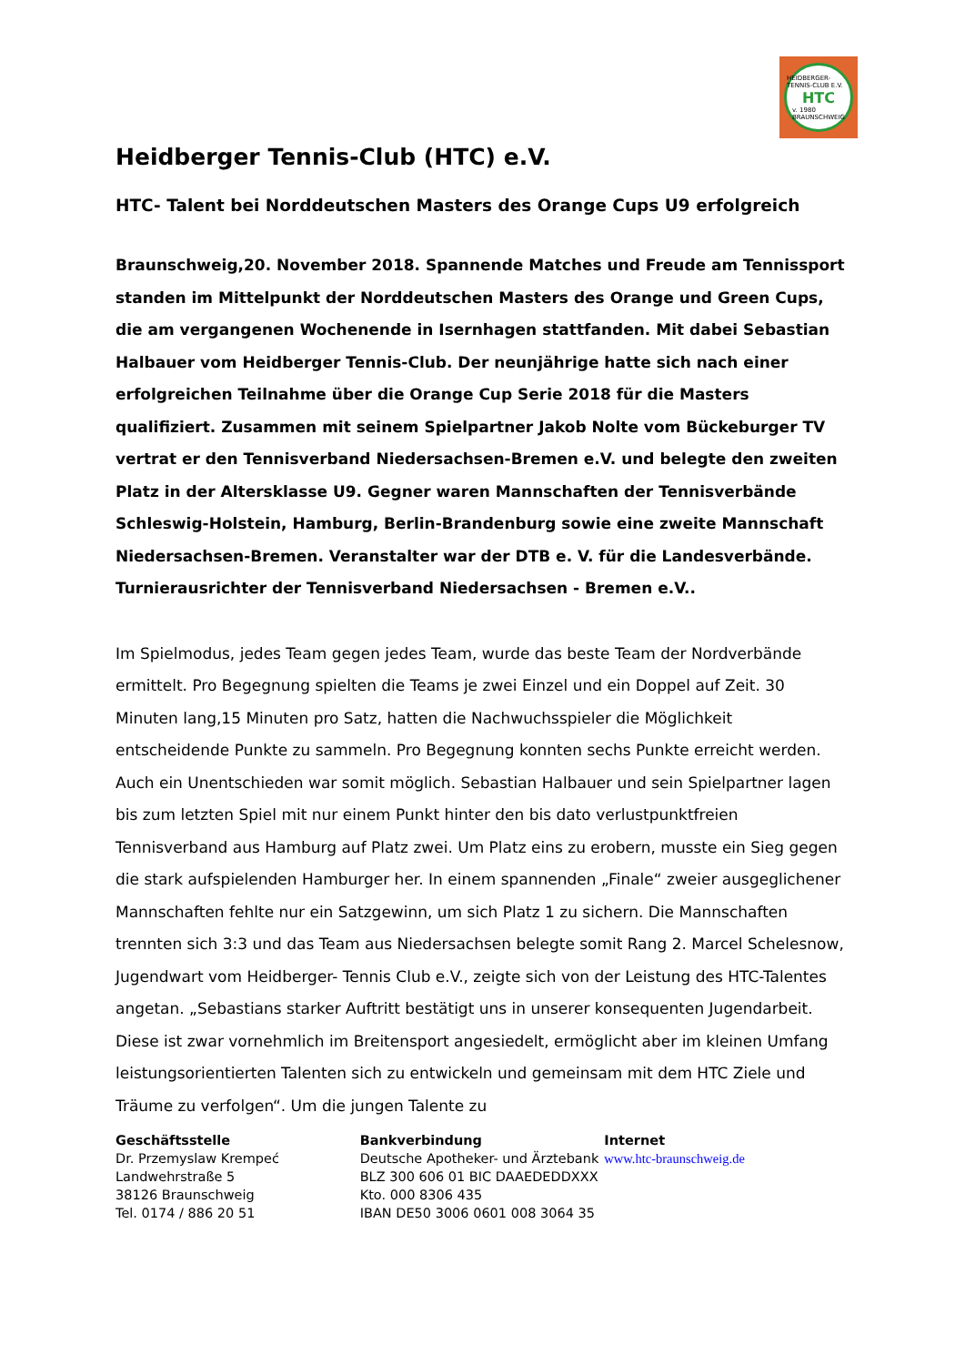HEIDBERGER-TENNIS-CLUB E.V.
HTC
v. 1980
BRAUNSCHWEIG
Heidberger Tennis-Club (HTC) e.V.
HTC- Talent bei Norddeutschen Masters des Orange Cups U9 erfolgreich
Braunschweig,20. November 2018. Spannende Matches und Freude am Tennissport standen im Mittelpunkt der Norddeutschen Masters des Orange und Green Cups, die am vergangenen Wochenende in Isernhagen stattfanden. Mit dabei Sebastian Halbauer vom Heidberger Tennis-Club. Der neunjährige hatte sich nach einer erfolgreichen Teilnahme über die Orange Cup Serie 2018 für die Masters qualifiziert. Zusammen mit seinem Spielpartner Jakob Nolte vom Bückeburger TV vertrat er den Tennisverband Niedersachsen-Bremen e.V. und belegte den zweiten Platz in der Altersklasse U9. Gegner waren Mannschaften der Tennisverbände Schleswig-Holstein, Hamburg, Berlin-Brandenburg sowie eine zweite Mannschaft Niedersachsen-Bremen. Veranstalter war der DTB e. V. für die Landesverbände. Turnierausrichter der Tennisverband Niedersachsen - Bremen e.V..
Im Spielmodus, jedes Team gegen jedes Team, wurde das beste Team der Nordverbände ermittelt. Pro Begegnung spielten die Teams je zwei Einzel und ein Doppel auf Zeit. 30 Minuten lang,15 Minuten pro Satz, hatten die Nachwuchsspieler die Möglichkeit entscheidende Punkte zu sammeln. Pro Begegnung konnten sechs Punkte erreicht werden. Auch ein Unentschieden war somit möglich. Sebastian Halbauer und sein Spielpartner lagen bis zum letzten Spiel mit nur einem Punkt hinter den bis dato verlustpunktfreien Tennisverband aus Hamburg auf Platz zwei. Um Platz eins zu erobern, musste ein Sieg gegen die stark aufspielenden Hamburger her. In einem spannenden „Finale“ zweier ausgeglichener Mannschaften fehlte nur ein Satzgewinn, um sich Platz 1 zu sichern. Die Mannschaften trennten sich 3:3 und das Team aus Niedersachsen belegte somit Rang 2. Marcel Schelesnow, Jugendwart vom Heidberger- Tennis Club e.V., zeigte sich von der Leistung des HTC-Talentes angetan. „Sebastians starker Auftritt bestätigt uns in unserer konsequenten Jugendarbeit. Diese ist zwar vornehmlich im Breitensport angesiedelt, ermöglicht aber im kleinen Umfang leistungsorientierten Talenten sich zu entwickeln und gemeinsam mit dem HTC Ziele und Träume zu verfolgen“. Um die jungen Talente zu
Geschäftsstelle
Dr. Przemyslaw Krempeć
Landwehrstraße 5
38126 Braunschweig
Tel. 0174 / 886 20 51
Bankverbindung
Deutsche Apotheker- und Ärztebank
BLZ 300 606 01 BIC DAAEDEDDXXX
Kto. 000 8306 435
IBAN DE50 3006 0601 008 3064 35
Internet
www.htc-braunschweig.de